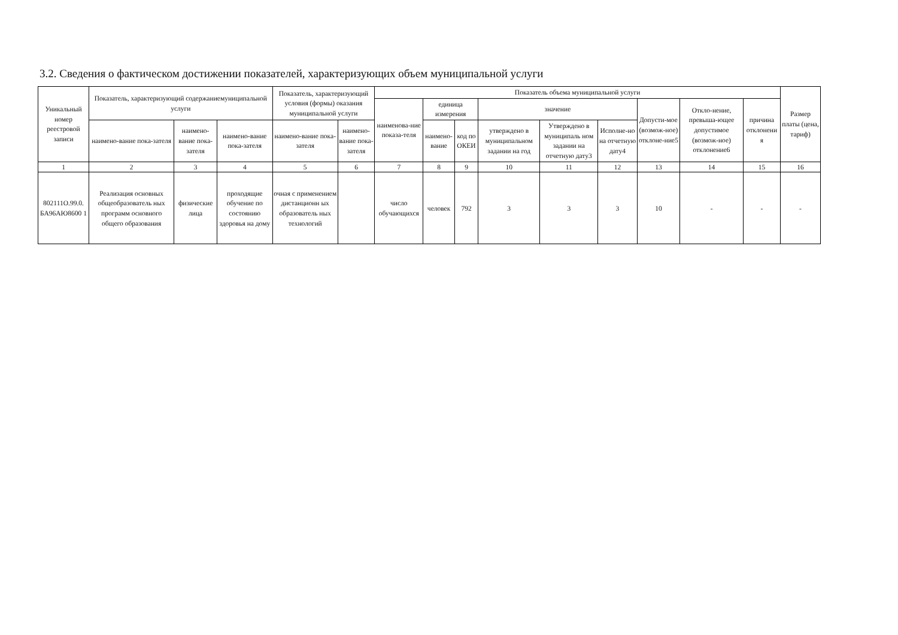3.2. Сведения о фактическом достижении показателей, характеризующих объем муниципальной услуги
| Уникальный номер реестровой записи | Показатель, характеризующий содержаниемуниципальной услуги | | | Показатель, характеризующий условия (формы) оказания муниципальной услуги | | Показатель объема муниципальной услуги | | | | | | | | | Размер платы (цена, тариф) |
| --- | --- | --- | --- | --- | --- | --- | --- | --- | --- | --- | --- | --- | --- | --- | --- |
| | | | | | | наименова-ние показа-теля | единица измерения | | значение | | | Допусти-мое (возмож-ное) отклоне-ние5 | Откло-нение, превыша-ющее допустимое (возмож-ное) отклонение6 | причина отклонени я | |
| | наимено-вание пока-зателя | наимено-вание пока-зателя | наимено-вание пока-зателя | наимено-вание пока-зателя | наимено-вание пока-зателя | | наимено-вание | код по ОКЕИ | утверждено в муниципальном задании на год | Утверждено в муниципаль ном задании на отчетную дату3 | Исполне-но на отчетную дату4 | | | | |
| 1 | 2 | 3 | 4 | 5 | 6 | 7 | 8 | 9 | 10 | 11 | 12 | 13 | 14 | 15 | 16 |
| 802111О.99.0. БА96АЮ8600 1 | Реализация основных общеобразователь ных программ основного общего образования | физические лица | проходящие обучение по состоянию здоровья на дому | очная с применением дистанционн ых образователь ных технологий | | число обучающихся | человек | 792 | 3 | 3 | 3 | 10 | - | - | - |